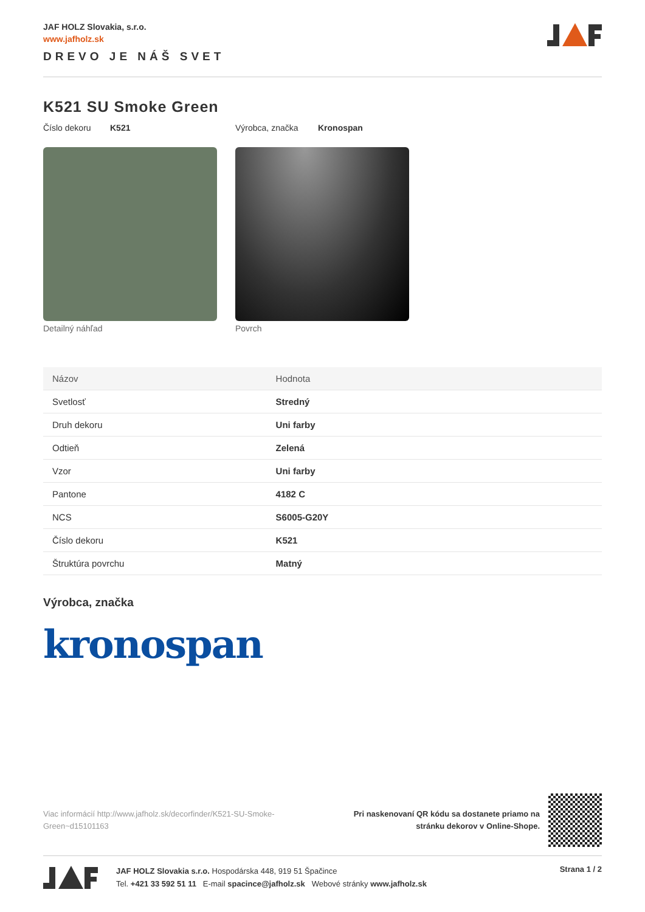JAF HOLZ Slovakia, s.r.o.
www.jafholz.sk
DREVO JE NÁŠ SVET
K521 SU Smoke Green
Číslo dekoru K521 Výrobca, značka Kronospan
Detailný náhľad Povrch
| Názov | Hodnota |
| --- | --- |
| Svetlosť | Stredný |
| Druh dekoru | Uni farby |
| Odtieň | Zelená |
| Vzor | Uni farby |
| Pantone | 4182 C |
| NCS | S6005-G20Y |
| Číslo dekoru | K521 |
| Štruktúra povrchu | Matný |
Výrobca, značka
kronospan
Viac informácií http://www.jafholz.sk/decorfinder/K521-SU-Smoke-Green~d15101163
Pri naskenovaní QR kódu sa dostanete priamo na
stránku dekorov v Online-Shope.
JAF HOLZ Slovakia s.r.o. Hospodárska 448, 919 51 Špačince
Tel. +421 33 592 51 11 E-mail spacince@jafholz.sk Webové stránky www.jafholz.sk
Strana 1 / 2